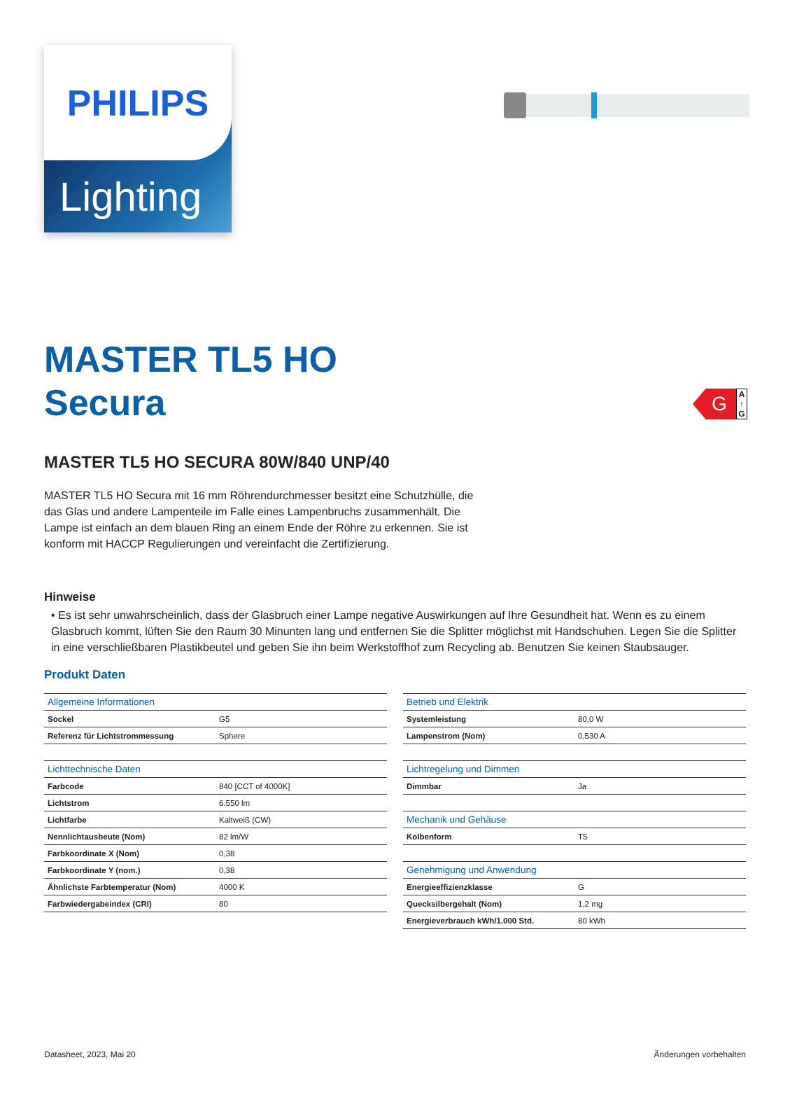PHILIPS
Lighting
G
A
↑
G
MASTER TL5 HO
Secura
MASTER TL5 HO SECURA 80W/840 UNP/40
MASTER TL5 HO Secura mit 16 mm Röhrendurchmesser besitzt eine Schutzhülle, die das Glas und andere Lampenteile im Falle eines Lampenbruchs zusammenhält. Die Lampe ist einfach an dem blauen Ring an einem Ende der Röhre zu erkennen. Sie ist konform mit HACCP Regulierungen und vereinfacht die Zertifizierung.
Hinweise
• Es ist sehr unwahrscheinlich, dass der Glasbruch einer Lampe negative Auswirkungen auf Ihre Gesundheit hat. Wenn es zu einem Glasbruch kommt, lüften Sie den Raum 30 Minunten lang und entfernen Sie die Splitter möglichst mit Handschuhen. Legen Sie die Splitter in eine verschließbaren Plastikbeutel und geben Sie ihn beim Werkstoffhof zum Recycling ab. Benutzen Sie keinen Staubsauger.
Produkt Daten
| Allgemeine Informationen | |
| --- | --- |
| Sockel | G5 |
| Referenz für Lichtstrommessung | Sphere |
| Lichttechnische Daten | |
| --- | --- |
| Farbcode | 840 [CCT of 4000K] |
| Lichtstrom | 6.550 lm |
| Lichtfarbe | Kaltweiß (CW) |
| Nennlichtausbeute (Nom) | 82 lm/W |
| Farbkoordinate X (Nom) | 0,38 |
| Farbkoordinate Y (nom.) | 0,38 |
| Ähnlichste Farbtemperatur (Nom) | 4000 K |
| Farbwiedergabeindex (CRI) | 80 |
| Betrieb und Elektrik | |
| --- | --- |
| Systemleistung | 80,0 W |
| Lampenstrom (Nom) | 0,530 A |
| Lichtregelung und Dimmen | |
| --- | --- |
| Dimmbar | Ja |
| Mechanik und Gehäuse | |
| --- | --- |
| Kolbenform | T5 |
| Genehmigung und Anwendung | |
| --- | --- |
| Energieeffizienzklasse | G |
| Quecksilbergehalt (Nom) | 1,2 mg |
| Energieverbrauch kWh/1.000 Std. | 80 kWh |
Datasheet, 2023, Mai 20 Änderungen vorbehalten